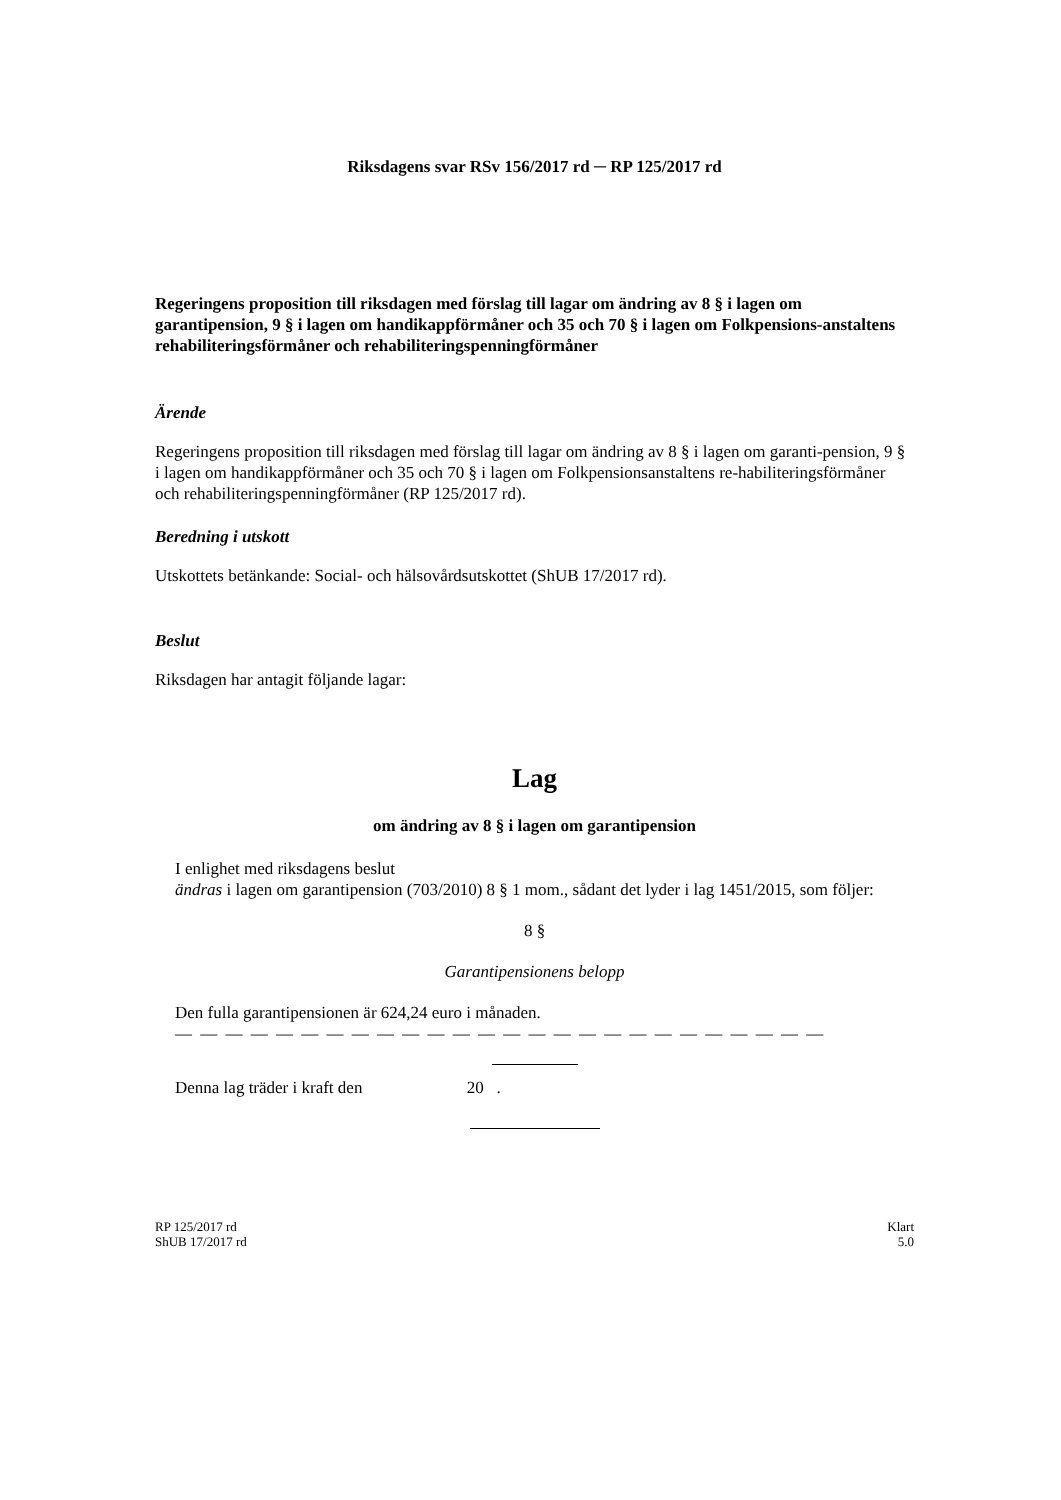Riksdagens svar RSv 156/2017 rd ─ RP 125/2017 rd
Regeringens proposition till riksdagen med förslag till lagar om ändring av 8 § i lagen om garantipension, 9 § i lagen om handikappförmåner och 35 och 70 § i lagen om Folkpensions-anstaltens rehabiliteringsförmåner och rehabiliteringspenningförmåner
Ärende
Regeringens proposition till riksdagen med förslag till lagar om ändring av 8 § i lagen om garanti-pension, 9 § i lagen om handikappförmåner och 35 och 70 § i lagen om Folkpensionsanstaltens re-habiliteringsförmåner och rehabiliteringspenningförmåner (RP 125/2017 rd).
Beredning i utskott
Utskottets betänkande: Social- och hälsovårdsutskottet (ShUB 17/2017 rd).
Beslut
Riksdagen har antagit följande lagar:
Lag
om ändring av 8 § i lagen om garantipension
I enlighet med riksdagens beslut
ändras i lagen om garantipension (703/2010) 8 § 1 mom., sådant det lyder i lag 1451/2015, som följer:
8 §
Garantipensionens belopp
Den fulla garantipensionen är 624,24 euro i månaden.
— — — — — — — — — — — — — — — — — — — — — — — — — —
Denna lag träder i kraft den 20 .
RP 125/2017 rd
ShUB 17/2017 rd
Klart
5.0